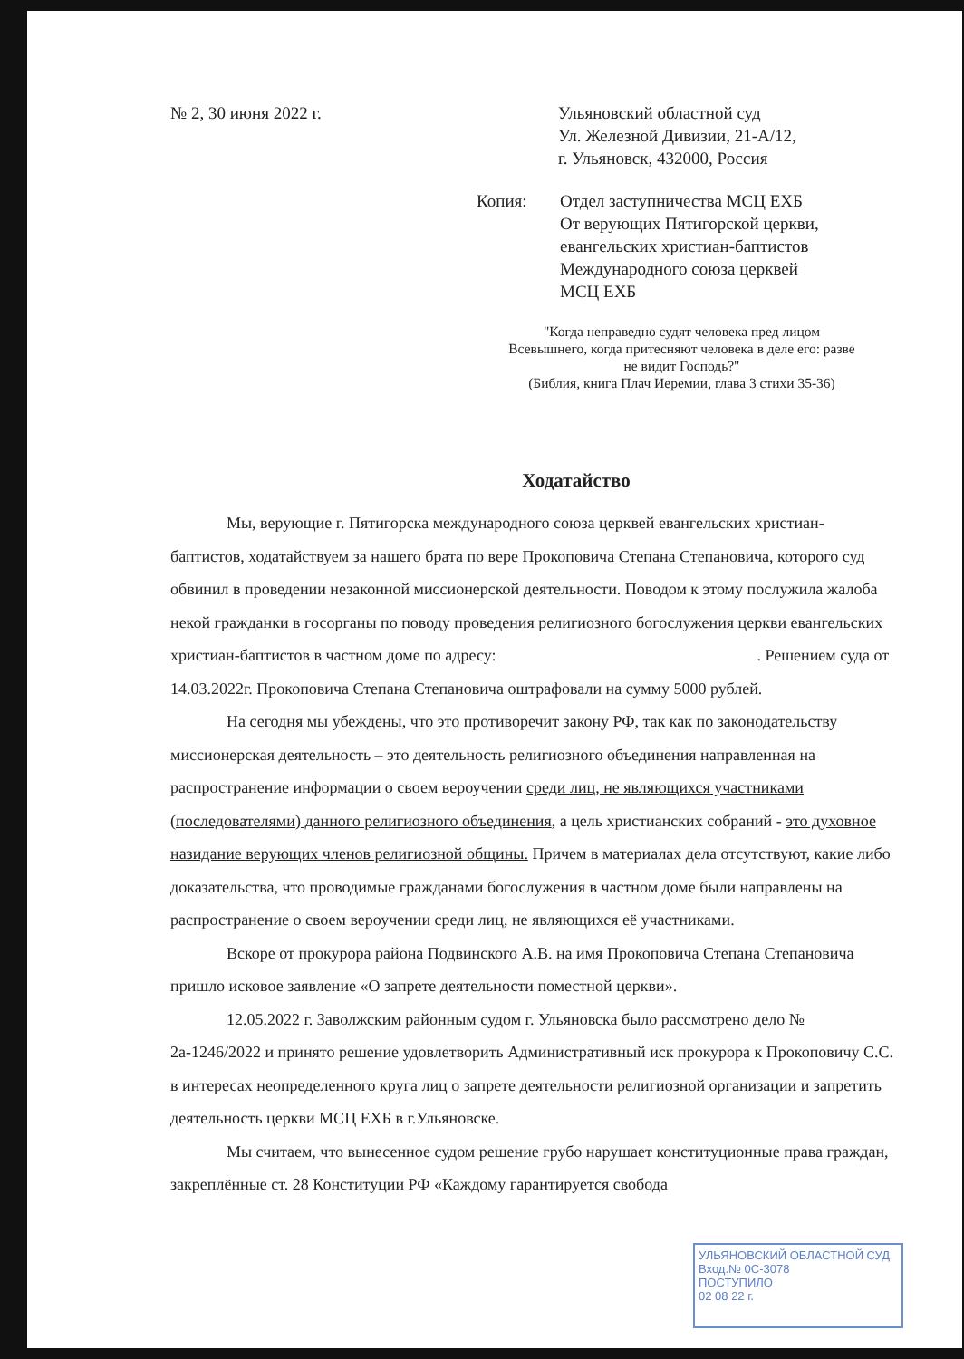№ 2, 30 июня 2022 г. Ульяновский областной суд
Ул. Железной Дивизии, 21-А/12,
г. Ульяновск, 432000, Россия
Копия: Отдел заступничества МСЦ ЕХБ
От верующих Пятигорской церкви,
евангельских христиан-баптистов
Международного союза церквей
МСЦ ЕХБ
"Когда неправедно судят человека пред лицом Всевышнего, когда притесняют человека в деле его: разве не видит Господь?"
(Библия, книга Плач Иеремии, глава 3 стихи 35-36)
Ходатайство
Мы, верующие г. Пятигорска международного союза церквей евангельских христиан-баптистов, ходатайствуем за нашего брата по вере Прокоповича Степана Степановича, которого суд обвинил в проведении незаконной миссионерской деятельности. Поводом к этому послужила жалоба некой гражданки в госорганы по поводу проведения религиозного богослужения церкви евангельских христиан-баптистов в частном доме по адресу: . Решением суда от 14.03.2022г. Прокоповича Степана Степановича оштрафовали на сумму 5000 рублей.
На сегодня мы убеждены, что это противоречит закону РФ, так как по законодательству миссионерская деятельность – это деятельность религиозного объединения направленная на распространение информации о своем вероучении среди лиц, не являющихся участниками (последователями) данного религиозного объединения, а цель христианских собраний - это духовное назидание верующих членов религиозной общины. Причем в материалах дела отсутствуют, какие либо доказательства, что проводимые гражданами богослужения в частном доме были направлены на распространение о своем вероучении среди лиц, не являющихся её участниками.
Вскоре от прокурора района Подвинского А.В. на имя Прокоповича Степана Степановича пришло исковое заявление «О запрете деятельности поместной церкви».
12.05.2022 г. Заволжским районным судом г. Ульяновска было рассмотрено дело № 2а-1246/2022 и принято решение удовлетворить Административный иск прокурора к Прокоповичу С.С. в интересах неопределенного круга лиц о запрете деятельности религиозной организации и запретить деятельность церкви МСЦ ЕХБ в г.Ульяновске.
Мы считаем, что вынесенное судом решение грубо нарушает конституционные права граждан, закреплённые ст. 28 Конституции РФ «Каждому гарантируется свобода
УЛЬЯНОВСКИЙ ОБЛАСТНОЙ СУД
Вход.№ 0С-3078
ПОСТУПИЛО
02 08 22 г.